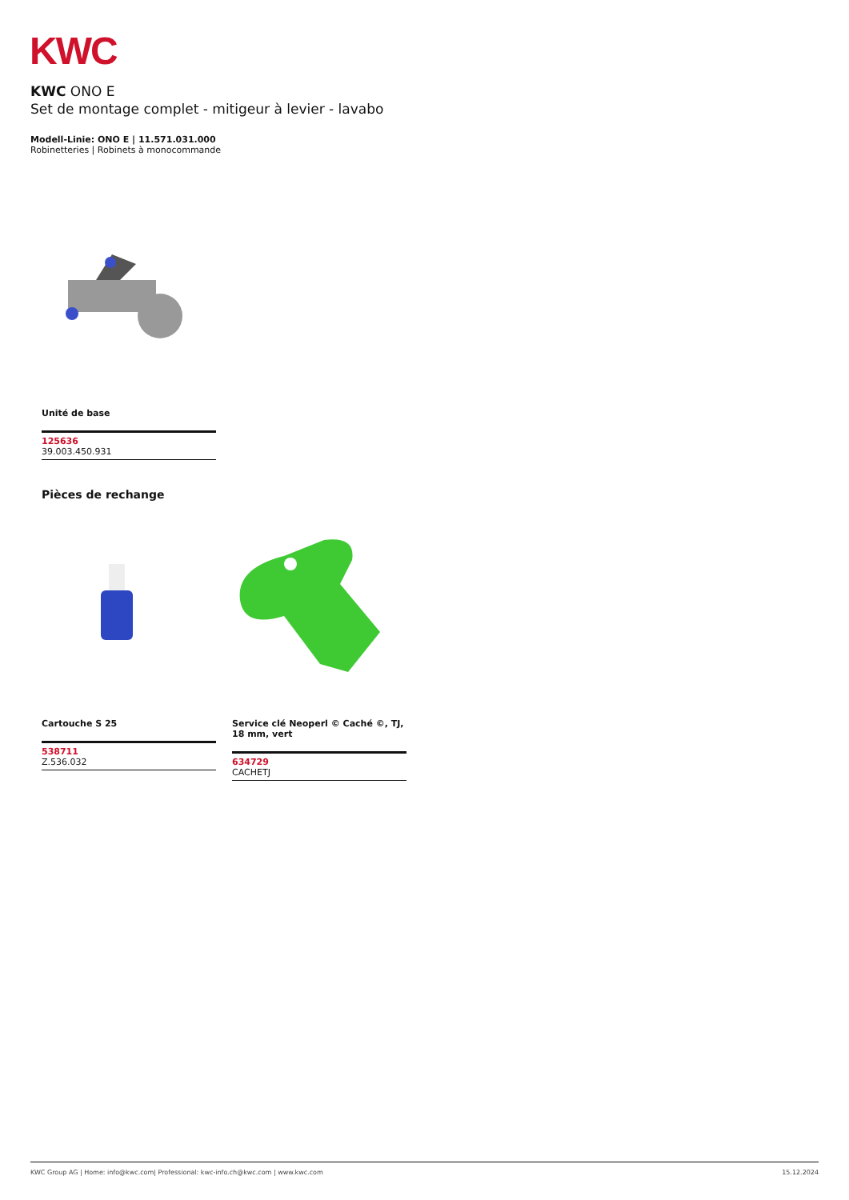KWC
KWC ONO E
Set de montage complet - mitigeur à levier - lavabo
Modell-Linie: ONO E | 11.571.031.000
Robinetteries | Robinets à monocommande
Unité de base
125636
39.003.450.931
Pièces de rechange
Cartouche S 25
538711
Z.536.032
Service clé Neoperl © Caché ©, TJ, 18 mm, vert
634729
CACHETJ
KWC Group AG | Home: info@kwc.com| Professional: kwc-info.ch@kwc.com | www.kwc.com 15.12.2024